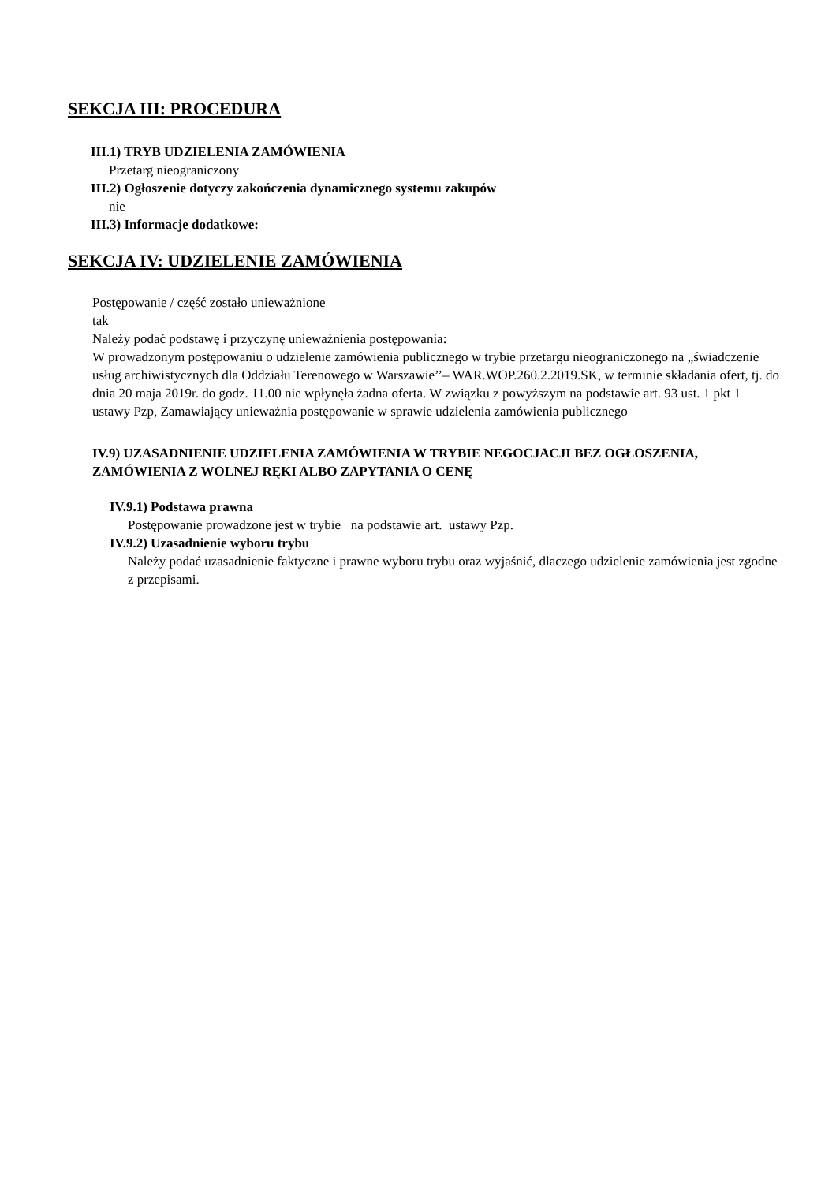SEKCJA III: PROCEDURA
III.1) TRYB UDZIELENIA ZAMÓWIENIA
Przetarg nieograniczony
III.2) Ogłoszenie dotyczy zakończenia dynamicznego systemu zakupów
nie
III.3) Informacje dodatkowe:
SEKCJA IV: UDZIELENIE ZAMÓWIENIA
Postępowanie / część zostało unieważnione
tak
Należy podać podstawę i przyczynę unieważnienia postępowania:
W prowadzonym postępowaniu o udzielenie zamówienia publicznego w trybie przetargu nieograniczonego na „świadczenie usług archiwistycznych dla Oddziału Terenowego w Warszawie’’– WAR.WOP.260.2.2019.SK, w terminie składania ofert, tj. do dnia 20 maja 2019r. do godz. 11.00 nie wpłynęła żadna oferta. W związku z powyższym na podstawie art. 93 ust. 1 pkt 1 ustawy Pzp, Zamawiający unieważnia postępowanie w sprawie udzielenia zamówienia publicznego
IV.9) UZASADNIENIE UDZIELENIA ZAMÓWIENIA W TRYBIE NEGOCJACJI BEZ OGŁOSZENIA, ZAMÓWIENIA Z WOLNEJ RĘKI ALBO ZAPYTANIA O CENĘ
IV.9.1) Podstawa prawna
Postępowanie prowadzone jest w trybie na podstawie art. ustawy Pzp.
IV.9.2) Uzasadnienie wyboru trybu
Należy podać uzasadnienie faktyczne i prawne wyboru trybu oraz wyjaśnić, dlaczego udzielenie zamówienia jest zgodne z przepisami.